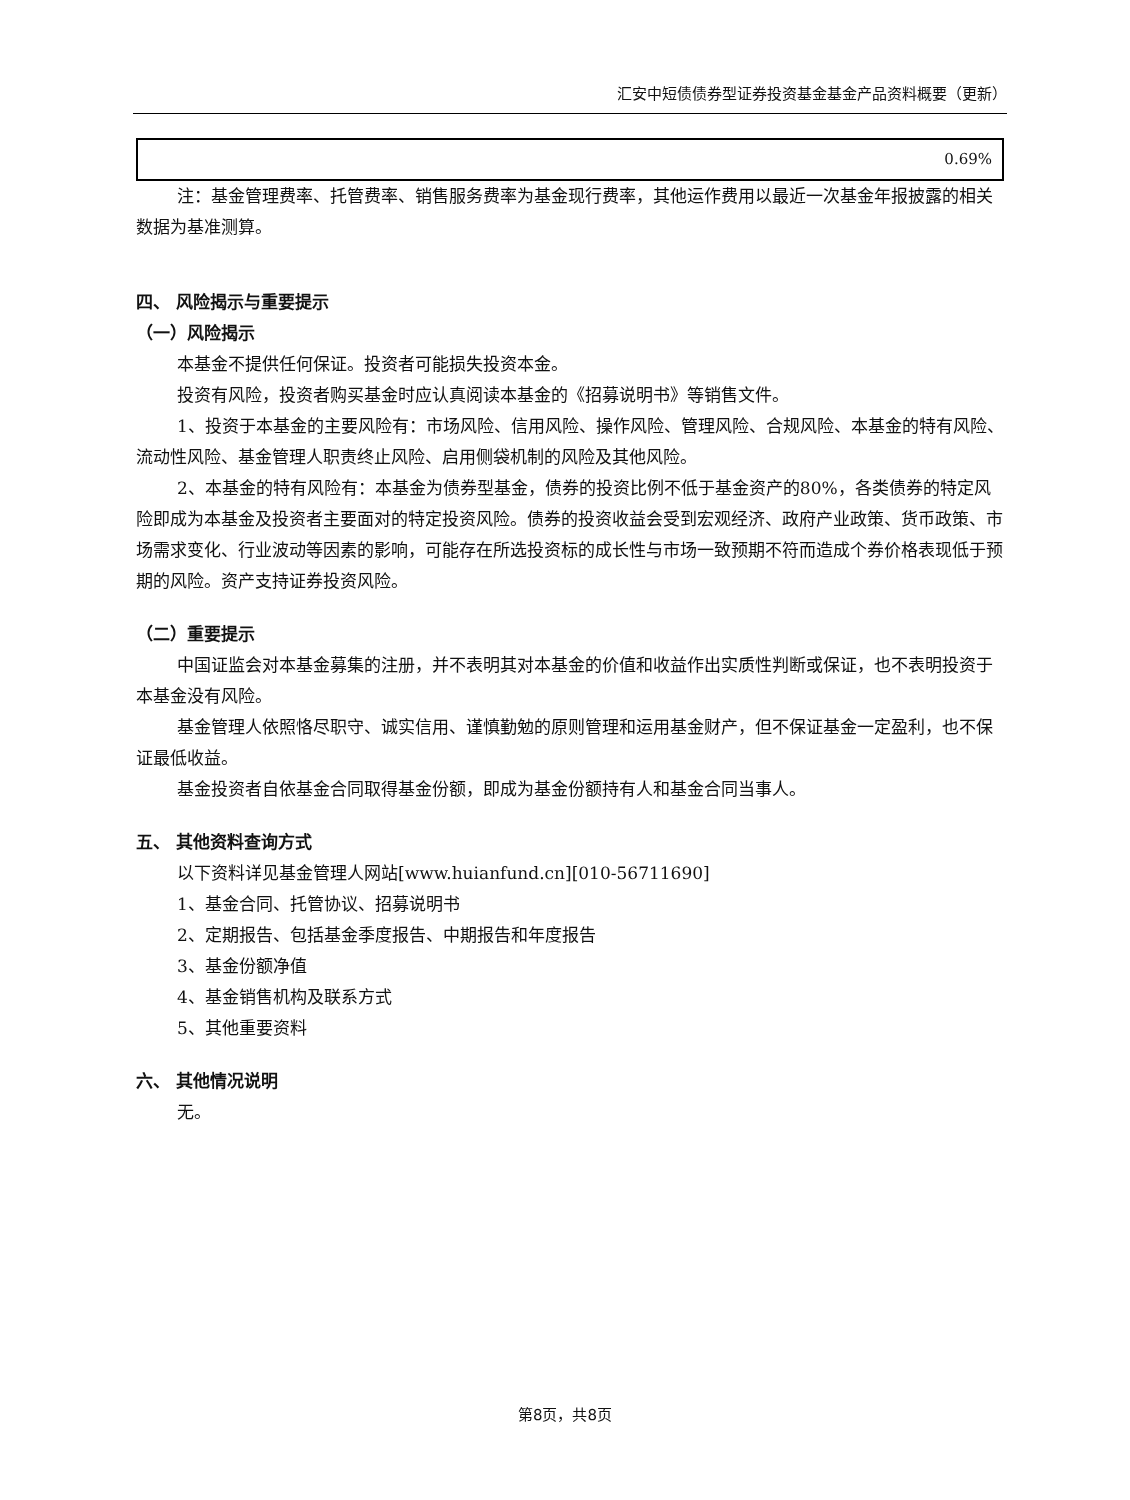汇安中短债债券型证券投资基金基金产品资料概要（更新）
| 0.69% |
注：基金管理费率、托管费率、销售服务费率为基金现行费率，其他运作费用以最近一次基金年报披露的相关数据为基准测算。
四、 风险揭示与重要提示
（一）风险揭示
本基金不提供任何保证。投资者可能损失投资本金。
投资有风险，投资者购买基金时应认真阅读本基金的《招募说明书》等销售文件。
1、投资于本基金的主要风险有：市场风险、信用风险、操作风险、管理风险、合规风险、本基金的特有风险、流动性风险、基金管理人职责终止风险、启用侧袋机制的风险及其他风险。
2、本基金的特有风险有：本基金为债券型基金，债券的投资比例不低于基金资产的80%，各类债券的特定风险即成为本基金及投资者主要面对的特定投资风险。债券的投资收益会受到宏观经济、政府产业政策、货币政策、市场需求变化、行业波动等因素的影响，可能存在所选投资标的成长性与市场一致预期不符而造成个券价格表现低于预期的风险。资产支持证券投资风险。
（二）重要提示
中国证监会对本基金募集的注册，并不表明其对本基金的价值和收益作出实质性判断或保证，也不表明投资于本基金没有风险。
基金管理人依照恪尽职守、诚实信用、谨慎勤勉的原则管理和运用基金财产，但不保证基金一定盈利，也不保证最低收益。
基金投资者自依基金合同取得基金份额，即成为基金份额持有人和基金合同当事人。
五、 其他资料查询方式
以下资料详见基金管理人网站[www.huianfund.cn][010-56711690]
1、基金合同、托管协议、招募说明书
2、定期报告、包括基金季度报告、中期报告和年度报告
3、基金份额净值
4、基金销售机构及联系方式
5、其他重要资料
六、 其他情况说明
无。
第8页，共8页